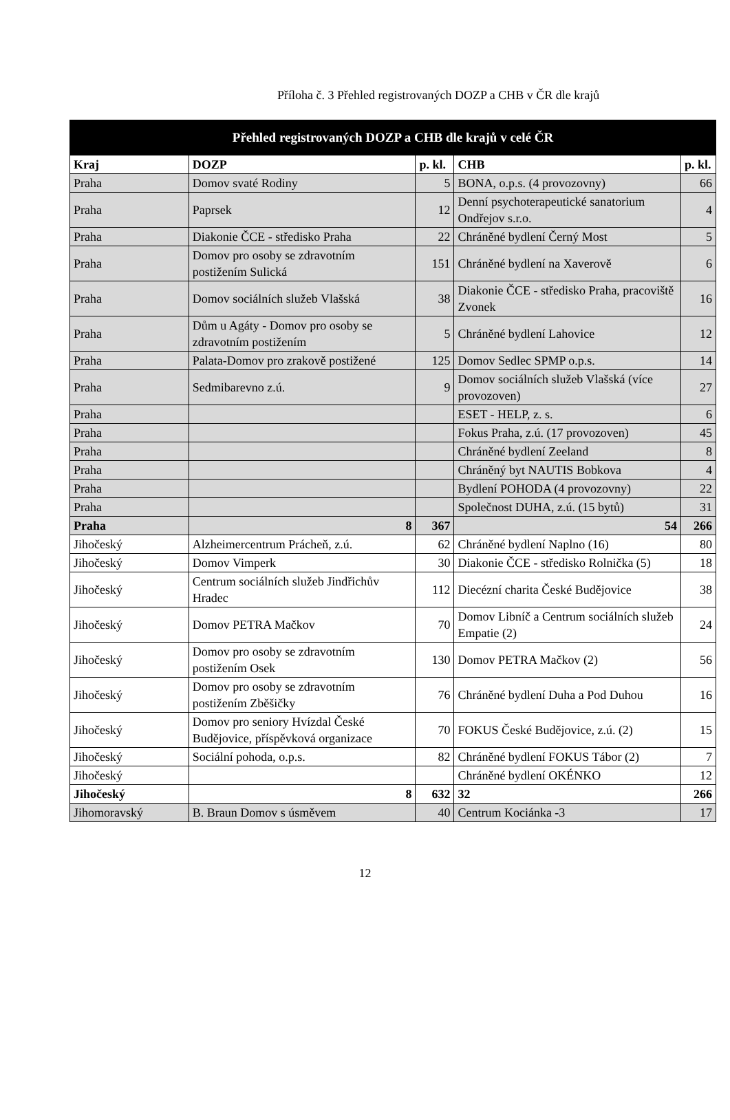Příloha č. 3 Přehled registrovaných DOZP a CHB v ČR dle krajů
| Přehled registrovaných DOZP a CHB dle krajů v celé ČR | | | | |
| --- | --- | --- | --- | --- |
| Kraj | DOZP | p. kl. | CHB | p. kl. |
| Praha | Domov svaté Rodiny | 5 | BONA, o.p.s. (4 provozovny) | 66 |
| Praha | Paprsek | 12 | Denní psychoterapeutické sanatorium Ondřejov s.r.o. | 4 |
| Praha | Diakonie ČCE - středisko Praha | 22 | Chráněné bydlení Černý Most | 5 |
| Praha | Domov pro osoby se zdravotním postižením Sulická | 151 | Chráněné bydlení na Xaverově | 6 |
| Praha | Domov sociálních služeb Vlašská | 38 | Diakonie ČCE - středisko Praha, pracoviště Zvonek | 16 |
| Praha | Dům u Agáty - Domov pro osoby se zdravotním postižením | 5 | Chráněné bydlení Lahovice | 12 |
| Praha | Palata-Domov pro zrakově postižené | 125 | Domov Sedlec SPMP o.p.s. | 14 |
| Praha | Sedmibarevno z.ú. | 9 | Domov sociálních služeb Vlašská (více provozoven) | 27 |
| Praha | | | ESET - HELP, z. s. | 6 |
| Praha | | | Fokus Praha, z.ú. (17 provozoven) | 45 |
| Praha | | | Chráněné bydlení Zeeland | 8 |
| Praha | | | Chráněný byt NAUTIS Bobkova | 4 |
| Praha | | | Bydlení POHODA (4 provozovny) | 22 |
| Praha | | | Společnost DUHA, z.ú. (15 bytů) | 31 |
| Praha | 8 | 367 | 54 | 266 |
| Jihočeský | Alzheimercentrum Prácheň, z.ú. | 62 | Chráněné bydlení Naplno (16) | 80 |
| Jihočeský | Domov Vimperk | 30 | Diakonie ČCE - středisko Rolnička (5) | 18 |
| Jihočeský | Centrum sociálních služeb Jindřichův Hradec | 112 | Diecézní charita České Budějovice | 38 |
| Jihočeský | Domov PETRA Mačkov | 70 | Domov Libníč a Centrum sociálních služeb Empatie (2) | 24 |
| Jihočeský | Domov pro osoby se zdravotním postižením Osek | 130 | Domov PETRA Mačkov (2) | 56 |
| Jihočeský | Domov pro osoby se zdravotním postižením Zběšičky | 76 | Chráněné bydlení Duha a Pod Duhou | 16 |
| Jihočeský | Domov pro seniory Hvízdal České Budějovice, příspěvková organizace | 70 | FOKUS České Budějovice, z.ú. (2) | 15 |
| Jihočeský | Sociální pohoda, o.p.s. | 82 | Chráněné bydlení FOKUS Tábor (2) | 7 |
| Jihočeský | | | Chráněné bydlení OKÉNKO | 12 |
| Jihočeský | 8 | 632 | 32 | 266 |
| Jihomoravský | B. Braun Domov s úsměvem | 40 | Centrum Kociánka -3 | 17 |
12